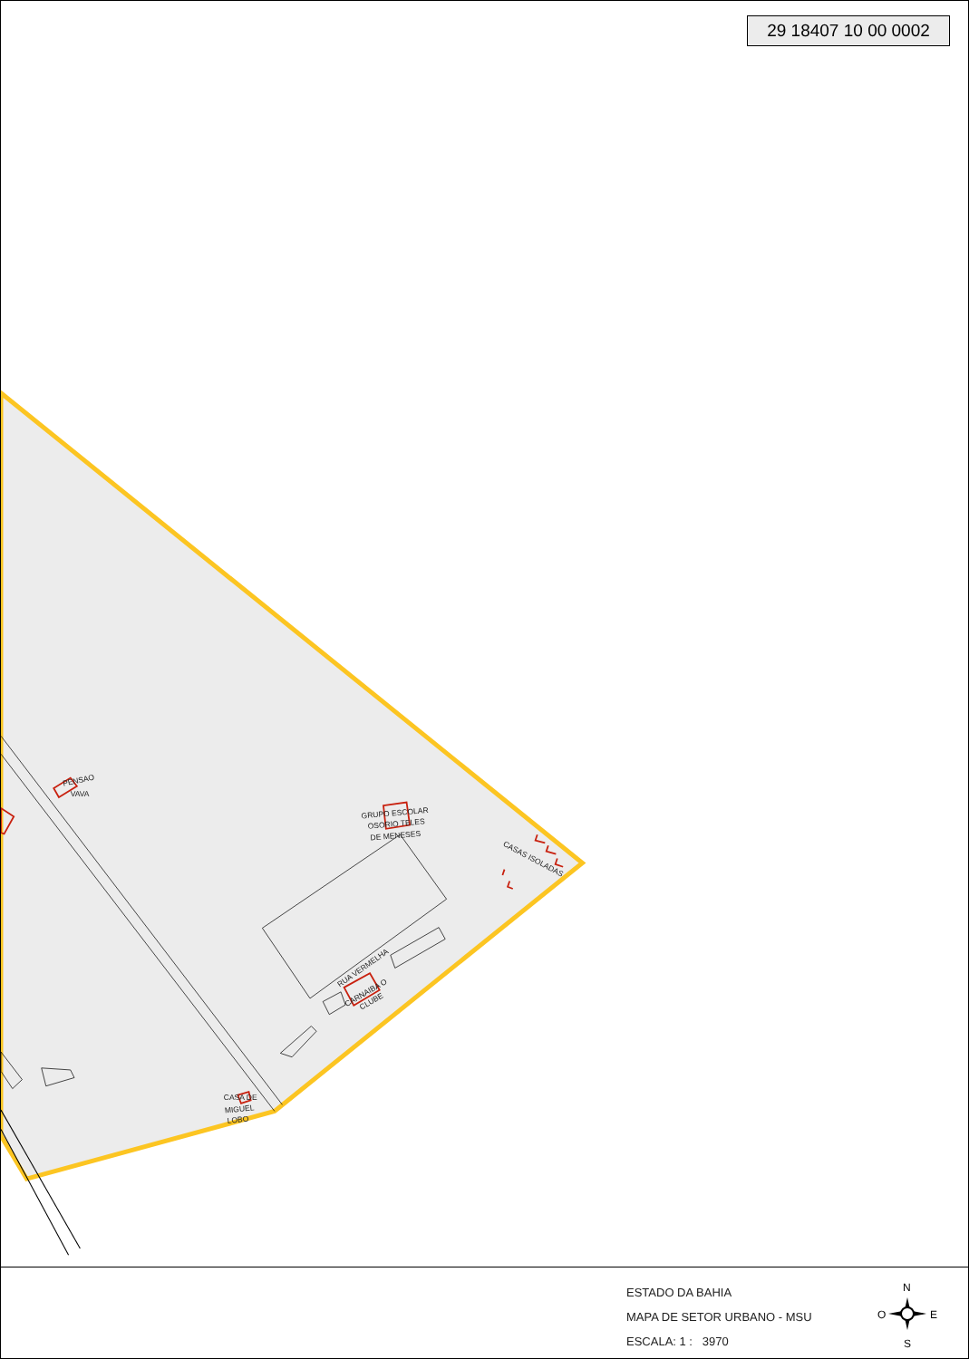PENSAO
VAVA
GRUPO ESCOLAR
OSORIO TELES
DE MENESES
CASAS ISOLADAS
RUA VERMELHA
CARNAIBA O
CLUBE
CASA DE
MIGUEL
LOBO
29 18407 10 00 0002
ESTADO DA BAHIA
MAPA DE SETOR URBANO - MSU
ESCALA: 1 : 3970
N
O E
S